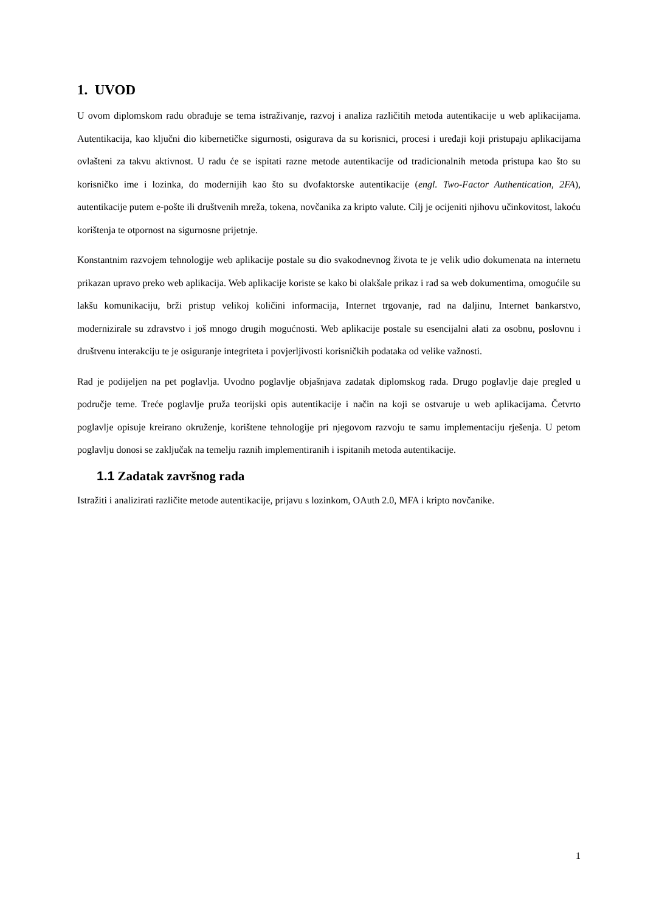1. UVOD
U ovom diplomskom radu obrađuje se tema istraživanje, razvoj i analiza različitih metoda autentikacije u web aplikacijama. Autentikacija, kao ključni dio kibernetičke sigurnosti, osigurava da su korisnici, procesi i uređaji koji pristupaju aplikacijama ovlašteni za takvu aktivnost. U radu će se ispitati razne metode autentikacije od tradicionalnih metoda pristupa kao što su korisničko ime i lozinka, do modernijih kao što su dvofaktorske autentikacije (engl. Two-Factor Authentication, 2FA), autentikacije putem e-pošte ili društvenih mreža, tokena, novčanika za kripto valute. Cilj je ocijeniti njihovu učinkovitost, lakoću korištenja te otpornost na sigurnosne prijetnje.
Konstantnim razvojem tehnologije web aplikacije postale su dio svakodnevnog života te je velik udio dokumenata na internetu prikazan upravo preko web aplikacija. Web aplikacije koriste se kako bi olakšale prikaz i rad sa web dokumentima, omogućile su lakšu komunikaciju, brži pristup velikoj količini informacija, Internet trgovanje, rad na daljinu, Internet bankarstvo, modernizirale su zdravstvo i još mnogo drugih mogućnosti. Web aplikacije postale su esencijalni alati za osobnu, poslovnu i društvenu interakciju te je osiguranje integriteta i povjerljivosti korisničkih podataka od velike važnosti.
Rad je podijeljen na pet poglavlja. Uvodno poglavlje objašnjava zadatak diplomskog rada. Drugo poglavlje daje pregled u područje teme. Treće poglavlje pruža teorijski opis autentikacije i način na koji se ostvaruje u web aplikacijama. Četvrto poglavlje opisuje kreirano okruženje, korištene tehnologije pri njegovom razvoju te samu implementaciju rješenja. U petom poglavlju donosi se zaključak na temelju raznih implementiranih i ispitanih metoda autentikacije.
1.1 Zadatak završnog rada
Istražiti i analizirati različite metode autentikacije, prijavu s lozinkom, OAuth 2.0, MFA i kripto novčanike.
1